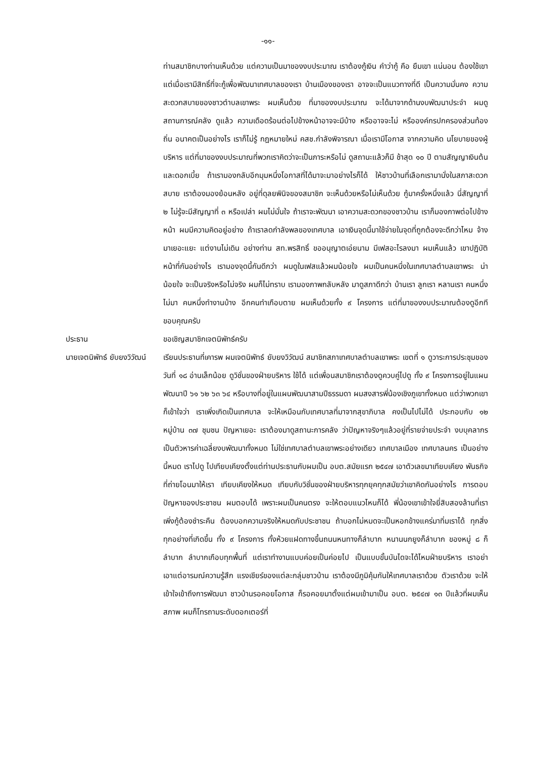-๑๑-
ท่านสมาชิกบางท่านเห็นด้วย แต่ความเป็นมาของงบประมาณ เราต้องกู้เงิน คำว่ากู้ คือ ยืมเขา แน่นอน ต้องใช้เขา แต่เมื่อเรามีสิทธิ์ที่จะกู้เพื่อพัฒนาเทศบาลของเรา บ้านเมืองของเรา อาจจะเป็นแนวทางที่ดี เป็นความมั่นคง ความสะดวกสบายของชาวตำบลเขาพระ ผมเห็นด้วย ที่มาของงบประมาณ จะได้มาจากด้านงบพัฒนาประจำ ผมดูสถานการณ์คลัง ดูแล้ว ความเดือดร้อนต่อไปข้างหน้าอาจจะมีบ้าง หรืออาจจะไม่ หรือองค์กรปกครองส่วนท้องถิ่น อนาคตเป็นอย่างไร เราก็ไม่รู้ กฎหมายใหม่ คสช.กำลังพิจารณา เมื่อเรามีโอกาส จากความคิด นโยบายของผู้บริหาร แต่ที่มาของงบประมาณที่พวกเราคิดว่าจะเป็นภาระหรือไม่ ดูสถานะแล้วก็มี ช้าสุด ๑๐ ปี ตามสัญญาเงินต้นและดอกเบี้ย ถ้าเรามองกลับอีกมุมหนึ่งโอกาสที่ได้มาจะมาอย่างไรก็ได้ ให้ชาวบ้านที่เลือกเรามานั่งในสภาสะดวกสบาย เราต้องมองย้อนหลัง อยู่ที่ดุลยพินิจของสมาชิก จะเห็นด้วยหรือไม่เห็นด้วย กู้มาครั้งหนึ่งแล้ว นี่สัญญาที่ ๒ ไม่รู้จะมีสัญญาที่ ๓ หรือเปล่า ผมไม่มั่นใจ ถ้าเราจะพัฒนา เอาความสะดวกของชาวบ้าน เราก็มองภาพต่อไปข้างหน้า ผมมีความคิดอยู่อย่าง ถ้าเราลดกำลังพลของเทศบาล เอาเงินจุดนี้มาใช้จ่ายในจุดที่ถูกต้องจะดีกว่าไหม จ้างมาเยอะแยะ แต่งานไม่เดิน อย่างท่าน สท.พรสิทธิ์ ขออนุญาตเอ่ยนาม มีเฟสอะไรลงมา ผมเห็นแล้ว เขาปฏิบัติหน้าที่กันอย่างไร เรามองจุดนี้กันดีกว่า ผมดูในเฟสแล้วผมน้อยใจ ผมเป็นคนหนึ่งในเทศบาลตำบลเขาพระ น่าน้อยใจ จะเป็นจริงหรือไม่จริง ผมก็ไม่ทราบ เรามองภาพกลับหลัง มาดูสภาดีกว่า บ้านเรา ลูกเรา หลานเรา คนหนึ่งไม่มา คนหนึ่งทำงานบ้าง อีกคนทำเกือบตาย ผมเห็นด้วยทั้ง ๙ โครงการ แต่ที่มาของงบประมาณต้องดูอีกที ขอบคุณครับ
ประธาน ขอเชิญสมาชิกเจตนิพัทธ์ครับ
นายเจตนิพัทธ์ ยับยงวิวัฒน์ เรียนประธานที่เคารพ ผมเจตนิพัทธ์ ยับยงวิวัฒน์ สมาชิกสภาเทศบาลตำบลเขาพระ เขตที่ ๑ ดูวาระการประชุมของวันที่ ๑๘ อ่านเล็กน้อย ดูวิชั่นของฝ่ายบริหาร ใช้ได้ แต่เพื่อนสมาชิกเราต้องดูควบคู่ไปดู ทั้ง ๙ โครงการอยู่ในแผนพัฒนาปี ๖๑ ๖๒ ๖๓ ๖๔ หรือบางที่อยู่ในแผนพัฒนาสามปีธรรมดา ผมสงสารพี่น้องเชิงภูเขาทั้งหมด แต่ว่าพวกเขาก็เข้าใจว่า เราเพิ่งเกิดเป็นเทศบาล จะให้เหมือนกับเทศบาลที่มาจากสุขาภิบาล คงเป็นไปไม่ได้ ประกอบกับ ๑๒ หมู่บ้าน ๓๗ ชุมชน ปัญหาเยอะ เราต้องมาดูสถานะการคลัง ว่าปัญหาจริงๆแล้วอยู่ที่รายจ่ายประจำ งบบุคลากร เป็นตัวหารค่าเฉลี่ยงบพัฒนาทั้งหมด ไม่ใช่เทศบาลตำบลเขาพระอย่างเดียว เทศบาลเมือง เทศบาลนคร เป็นอย่างนี้หมด เราไปดู ไปเทียบเคียงตั้งแต่ท่านประธานกับผมเป็น อบต.สมัยแรก ๒๕๔๗ เอาตัวเลขมาเทียบเคียง พันธกิจที่ถ่ายโอนมาให้เรา เทียบเคียงให้หมด เทียบกับวิชั่นของฝ่ายบริหารทุกยุคทุกสมัยว่าเขาคิดกันอย่างไร การตอบปัญหาของประชาชน ผมตอบได้ เพราะผมเป็นคนตรง จะให้ตอบแนวไหนก็ได้ พี่น้องเขาเข้าใจยี่สิบสองล้านที่เราเพิ่งกู้ต้องชำระคืน ต้องบอกความจริงให้หมดกับประชาชน ถ้าบอกไม่หมดจะเป็นหอกข้างแคร่มาทิ่มเราได้ ทุกสิ่งทุกอย่างที่เกิดขึ้น ทั้ง ๙ โครงการ ทั้งห้วยแฝดทางขึ้นถนนหนทางก็ลำบาก หนานนกยูงก็ลำบาก ของหมู่ ๘ ก็ลำบาก ลำบากเกือบทุกพื้นที่ แต่เราทำงานแบบค่อยเป็นค่อยไป เป็นแบบขั้นบันไดจะได้ไหมฝ่ายบริหาร เราอย่าเอาแต่อารมณ์ความรู้สึก แรงเชียร์ของแต่ละกลุ่มชาวบ้าน เราต้องมีภูมิคุ้มกันให้เทศบาลเราด้วย ตัวเราด้วย จะให้เข้าใจเข้าถึงการพัฒนา ชาวบ้านรอคอยโอกาส ก็รอคอยมาตั้งแต่ผมเข้ามาเป็น อบต. ๒๕๔๗ ๑๓ ปีแล้วที่ผมเห็นสภาพ ผมก็โทรถามระดับดอกเตอร์ที่